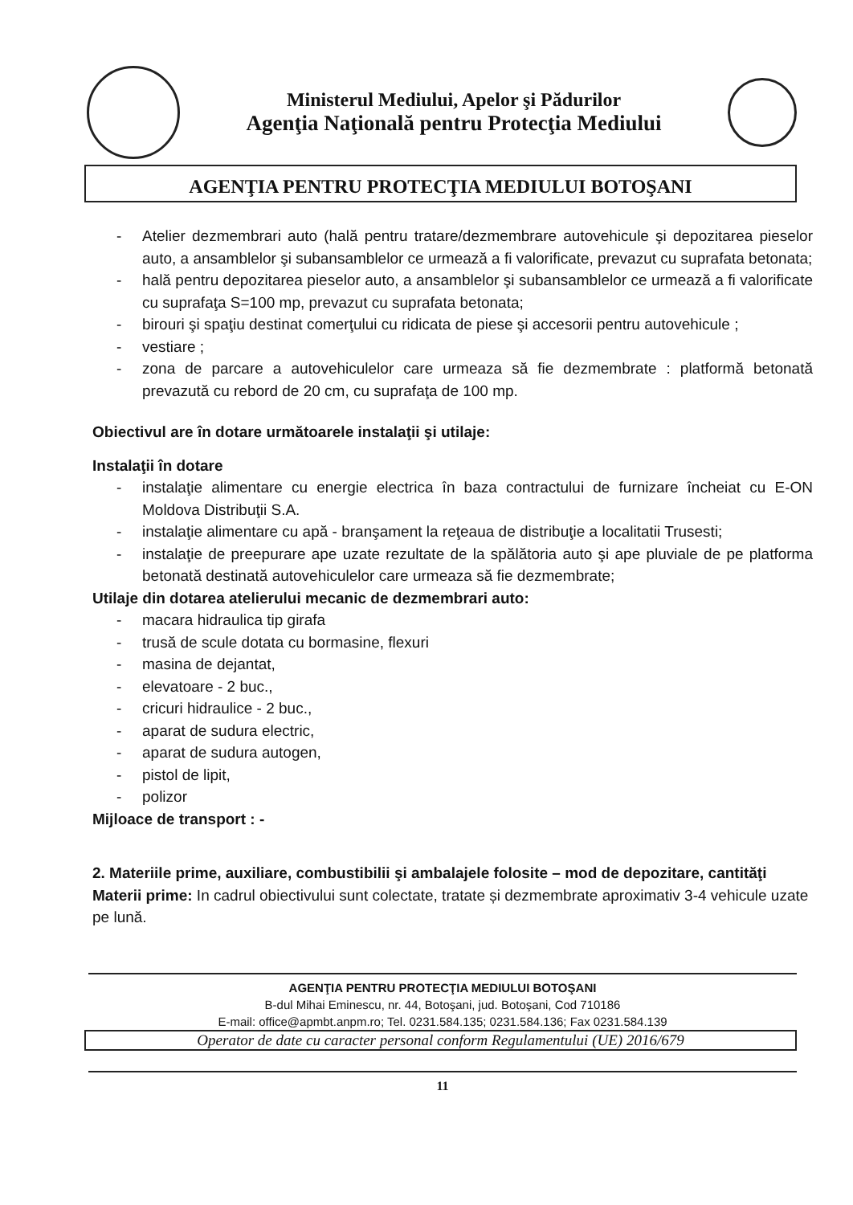Ministerul Mediului, Apelor şi Pădurilor
Agenţia Naţională pentru Protecţia Mediului
AGENŢIA PENTRU PROTECŢIA MEDIULUI BOTOŞANI
- Atelier dezmembrari auto (hală pentru tratare/dezmembrare autovehicule şi depozitarea pieselor auto, a ansamblelor şi subansamblelor ce urmează a fi valorificate, prevazut cu suprafata betonata;
- hală pentru depozitarea pieselor auto, a ansamblelor şi subansamblelor ce urmează a fi valorificate cu suprafaţa S=100 mp, prevazut cu suprafata betonata;
- birouri şi spaţiu destinat comerţului cu ridicata de piese şi accesorii pentru autovehicule ;
- vestiare ;
- zona de parcare a autovehiculelor care urmeaza să fie dezmembrate : platformă betonată prevazută cu rebord de 20 cm, cu suprafaţa de 100 mp.
Obiectivul are în dotare următoarele instalaţii şi utilaje:
Instalaţii în dotare
- instalaţie alimentare cu energie electrica în baza contractului de furnizare încheiat cu E-ON Moldova Distribuţii S.A.
- instalaţie alimentare cu apă - branşament la reţeaua de distribuţie a localitatii Trusesti;
- instalaţie de preepurare ape uzate rezultate de la spălătoria auto şi ape pluviale de pe platforma betonată destinată autovehiculelor care urmeaza să fie dezmembrate;
Utilaje din dotarea atelierului mecanic de dezmembrari auto:
- macara hidraulica tip girafa
- trusă de scule dotata cu bormasine, flexuri
- masina de dejantat,
- elevatoare - 2 buc.,
- cricuri hidraulice - 2 buc.,
- aparat de sudura electric,
- aparat de sudura autogen,
- pistol de lipit,
- polizor
Mijloace de transport : -
2. Materiile prime, auxiliare, combustibilii şi ambalajele folosite – mod de depozitare, cantităţi
Materii prime: In cadrul obiectivului sunt colectate, tratate și dezmembrate aproximativ 3-4 vehicule uzate pe lună.
AGENŢIA PENTRU PROTECŢIA MEDIULUI BOTOŞANI
B-dul Mihai Eminescu, nr. 44, Botoşani, jud. Botoşani, Cod 710186
E-mail: office@apmbt.anpm.ro; Tel. 0231.584.135; 0231.584.136; Fax 0231.584.139
Operator de date cu caracter personal conform Regulamentului (UE) 2016/679
11